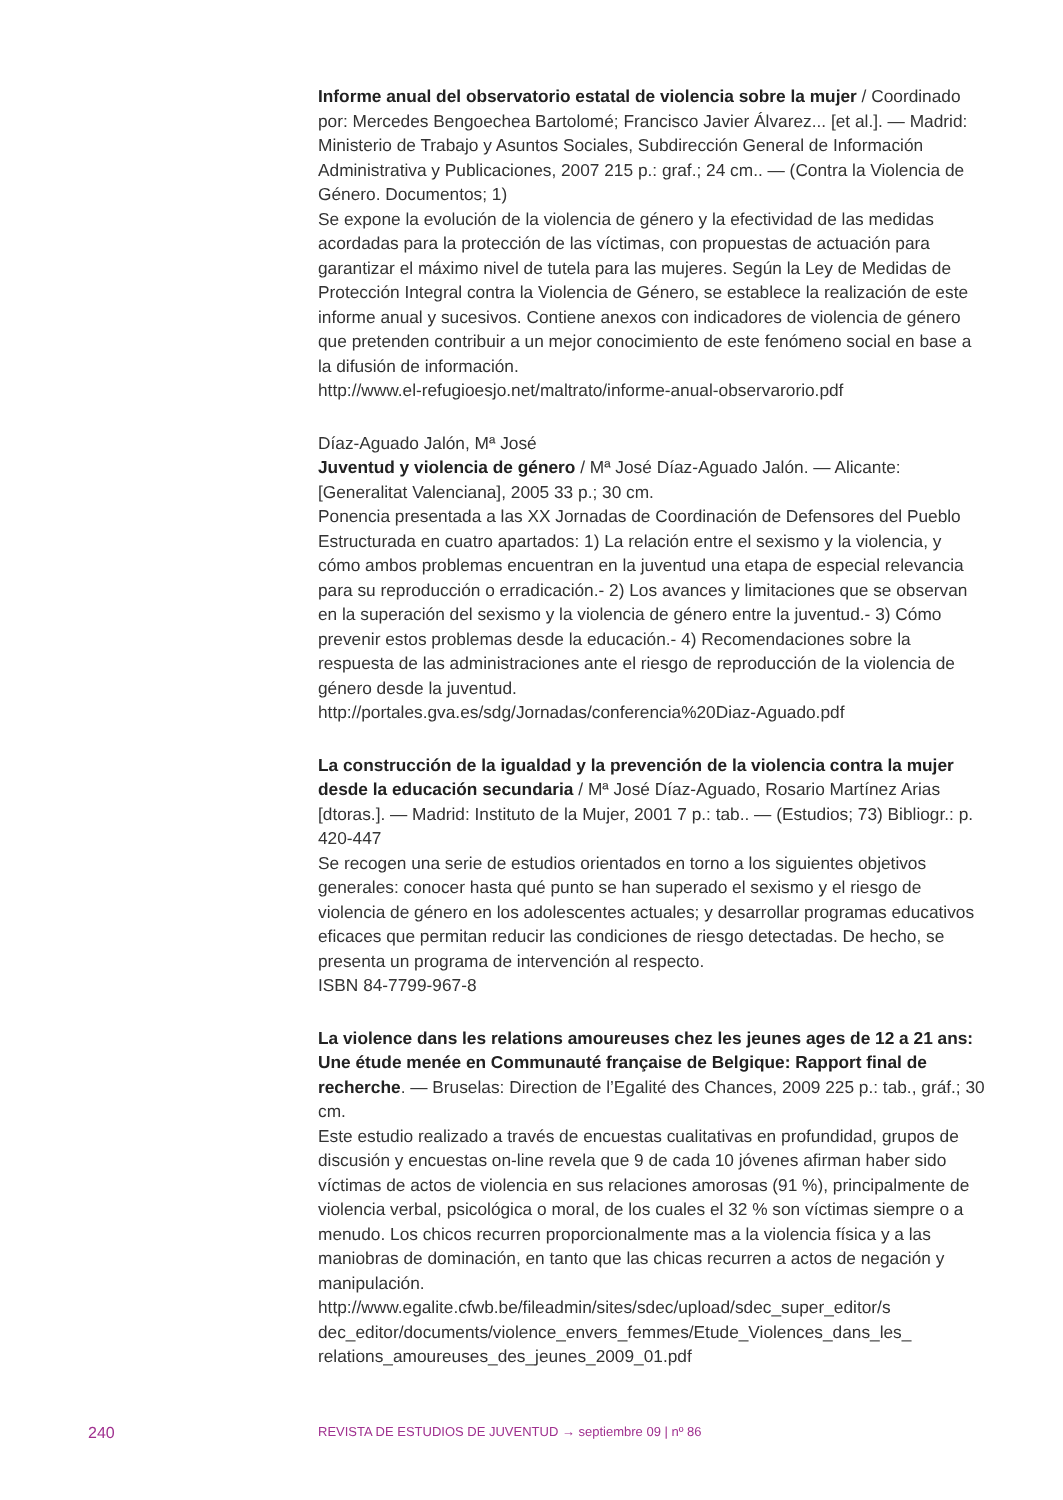Informe anual del observatorio estatal de violencia sobre la mujer / Coordinado por: Mercedes Bengoechea Bartolomé; Francisco Javier Álvarez... [et al.]. — Madrid: Ministerio de Trabajo y Asuntos Sociales, Subdirección General de Información Administrativa y Publicaciones, 2007 215 p.: graf.; 24 cm.. — (Contra la Violencia de Género. Documentos; 1)
Se expone la evolución de la violencia de género y la efectividad de las medidas acordadas para la protección de las víctimas, con propuestas de actuación para garantizar el máximo nivel de tutela para las mujeres. Según la Ley de Medidas de Protección Integral contra la Violencia de Género, se establece la realización de este informe anual y sucesivos. Contiene anexos con indicadores de violencia de género que pretenden contribuir a un mejor conocimiento de este fenómeno social en base a la difusión de información.
http://www.el-refugioesjo.net/maltrato/informe-anual-observarorio.pdf
Díaz-Aguado Jalón, Mª José
Juventud y violencia de género / Mª José Díaz-Aguado Jalón. — Alicante: [Generalitat Valenciana], 2005 33 p.; 30 cm.
Ponencia presentada a las XX Jornadas de Coordinación de Defensores del Pueblo Estructurada en cuatro apartados: 1) La relación entre el sexismo y la violencia, y cómo ambos problemas encuentran en la juventud una etapa de especial relevancia para su reproducción o erradicación.- 2) Los avances y limitaciones que se observan en la superación del sexismo y la violencia de género entre la juventud.- 3) Cómo prevenir estos problemas desde la educación.- 4) Recomendaciones sobre la respuesta de las administraciones ante el riesgo de reproducción de la violencia de género desde la juventud.
http://portales.gva.es/sdg/Jornadas/conferencia%20Diaz-Aguado.pdf
La construcción de la igualdad y la prevención de la violencia contra la mujer desde la educación secundaria / Mª José Díaz-Aguado, Rosario Martínez Arias [dtoras.]. — Madrid: Instituto de la Mujer, 2001 7 p.: tab.. — (Estudios; 73) Bibliogr.: p. 420-447
Se recogen una serie de estudios orientados en torno a los siguientes objetivos generales: conocer hasta qué punto se han superado el sexismo y el riesgo de violencia de género en los adolescentes actuales; y desarrollar programas educativos eficaces que permitan reducir las condiciones de riesgo detectadas. De hecho, se presenta un programa de intervención al respecto.
ISBN 84-7799-967-8
La violence dans les relations amoureuses chez les jeunes ages de 12 a 21 ans: Une étude menée en Communauté française de Belgique: Rapport final de recherche. — Bruselas: Direction de l’Egalité des Chances, 2009 225 p.: tab., gráf.; 30 cm.
Este estudio realizado a través de encuestas cualitativas en profundidad, grupos de discusión y encuestas on-line revela que 9 de cada 10 jóvenes afirman haber sido víctimas de actos de violencia en sus relaciones amorosas (91 %), principalmente de violencia verbal, psicológica o moral, de los cuales el 32 % son víctimas siempre o a menudo. Los chicos recurren proporcionalmente mas a la violencia física y a las maniobras de dominación, en tanto que las chicas recurren a actos de negación y manipulación.
http://www.egalite.cfwb.be/fileadmin/sites/sdec/upload/sdec_super_editor/s dec_editor/documents/violence_envers_femmes/Etude_Violences_dans_les_ relations_amoureuses_des_jeunes_2009_01.pdf
240 REVISTA DE ESTUDIOS DE JUVENTUD → septiembre 09 | nº 86